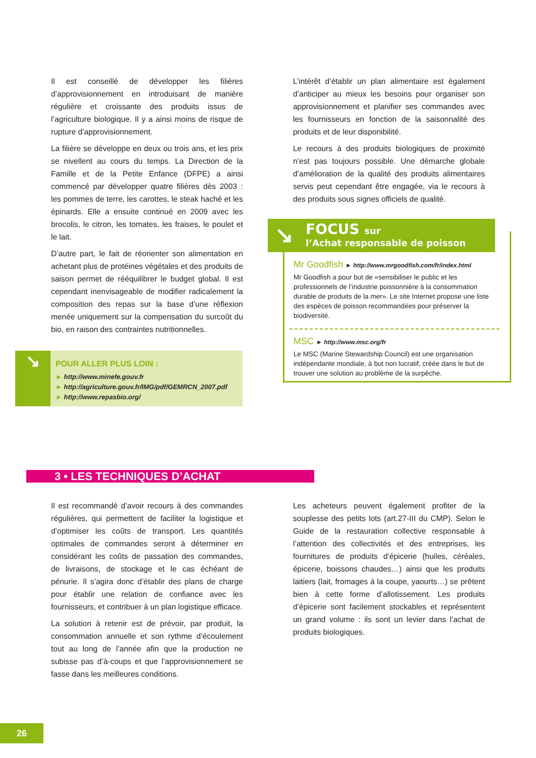Il est conseillé de développer les filières d’approvisionnement en introduisant de manière régulière et croissante des produits issus de l’agriculture biologique. Il y a ainsi moins de risque de rupture d’approvisionnement.
La filière se développe en deux ou trois ans, et les prix se nivellent au cours du temps. La Direction de la Famille et de la Petite Enfance (DFPE) a ainsi commencé par développer quatre filières dès 2003 : les pommes de terre, les carottes, le steak haché et les épinards. Elle a ensuite continué en 2009 avec les brocolis, le citron, les tomates, les fraises, le poulet et le lait.
D’autre part, le fait de réorienter son alimentation en achetant plus de protéines végétales et des produits de saison permet de rééquilibrer le budget global. Il est cependant inenvisageable de modifier radicalement la composition des repas sur la base d’une réflexion menée uniquement sur la compensation du surcoût du bio, en raison des contraintes nutritionnelles.
L’intérêt d’établir un plan alimentaire est également d’anticiper au mieux les besoins pour organiser son approvisionnement et planifier ses commandes avec les fournisseurs en fonction de la saisonnalité des produits et de leur disponibilité.
Le recours à des produits biologiques de proximité n’est pas toujours possible. Une démarche globale d’amélioration de la qualité des produits alimentaires servis peut cependant être engagée, via le recours à des produits sous signes officiels de qualité.
↘
POUR ALLER PLUS LOIN :
► http://www.minefe.gouv.fr
► http://agriculture.gouv.fr/IMG/pdf/GEMRCN_2007.pdf
► http://www.repasbio.org/
Mr Goodfish ► http://www.mrgoodfish.com/fr/index.html
Mr Goodfish a pour but de «sensibiliser le public et les professionnels de l’industrie poissonnière à la consommation durable de produits de la mer». Le site Internet propose une liste des espèces de poisson recommandées pour préserver la biodiversité.
MSC ► http://www.msc.org/fr
Le MSC (Marine Stewardship Council) est une organisation indépendante mondiale, à but non lucratif, créée dans le but de trouver une solution au problème de la surpêche.
↘
FOCUS sur
l’Achat responsable de poisson
3 • LES TECHNIQUES D’ACHAT
Il est recommandé d’avoir recours à des commandes régulières, qui permettent de faciliter la logistique et d’optimiser les coûts de transport. Les quantités optimales de commandes seront à déterminer en considérant les coûts de passation des commandes, de livraisons, de stockage et le cas échéant de pénurie. Il s’agira donc d’établir des plans de charge pour établir une relation de confiance avec les fournisseurs, et contribuer à un plan logistique efficace.
La solution à retenir est de prévoir, par produit, la consommation annuelle et son rythme d’écoulement tout au long de l’année afin que la production ne subisse pas d’à-coups et que l’approvisionnement se fasse dans les meilleures conditions.
Les acheteurs peuvent également profiter de la souplesse des petits lots (art.27-III du CMP). Selon le Guide de la restauration collective responsable à l’attention des collectivités et des entreprises, les fournitures de produits d’épicerie (huiles, céréales, épicerie, boissons chaudes…) ainsi que les produits laitiers (lait, fromages à la coupe, yaourts…) se prêtent bien à cette forme d’allotissement. Les produits d’épicerie sont facilement stockables et représentent un grand volume : ils sont un levier dans l’achat de produits biologiques.
26